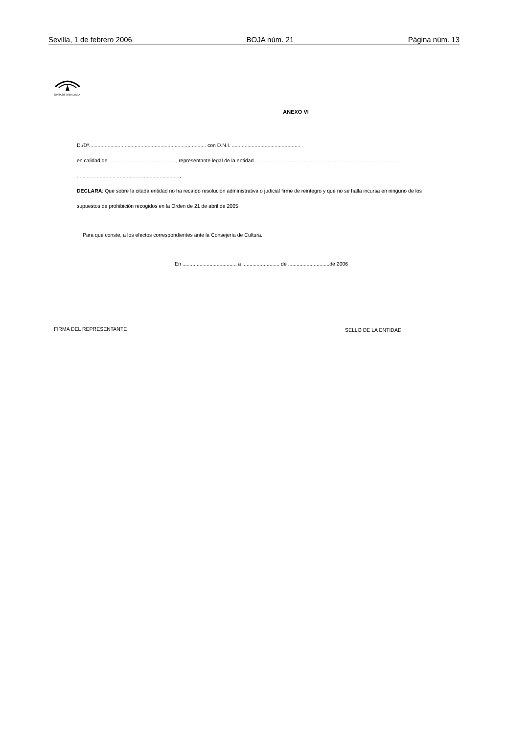Sevilla, 1 de febrero 2006 BOJA núm. 21 Página núm. 13
JUNTA DE ANDALUCIA
ANEXO VI
D./Dª.................................................................................. con D.N.I. ................................................
en calidad de ..............................................., representante legal de la entidad ...................................................................................................
........................................................................,
DECLARA: Que sobre la citada entidad no ha recaído resolución administrativa o judicial firme de reintegro y que no se halla incursa en ninguno de los
supuestos de prohibición recogidos en la Orden de 21 de abril de 2005
Para que conste, a los efectos correspondientes ante la Consejería de Cultura.
En ....................................., a .......................... de .............................de 2006
FIRMA DEL REPRESENTANTE SELLO DE LA ENTIDAD